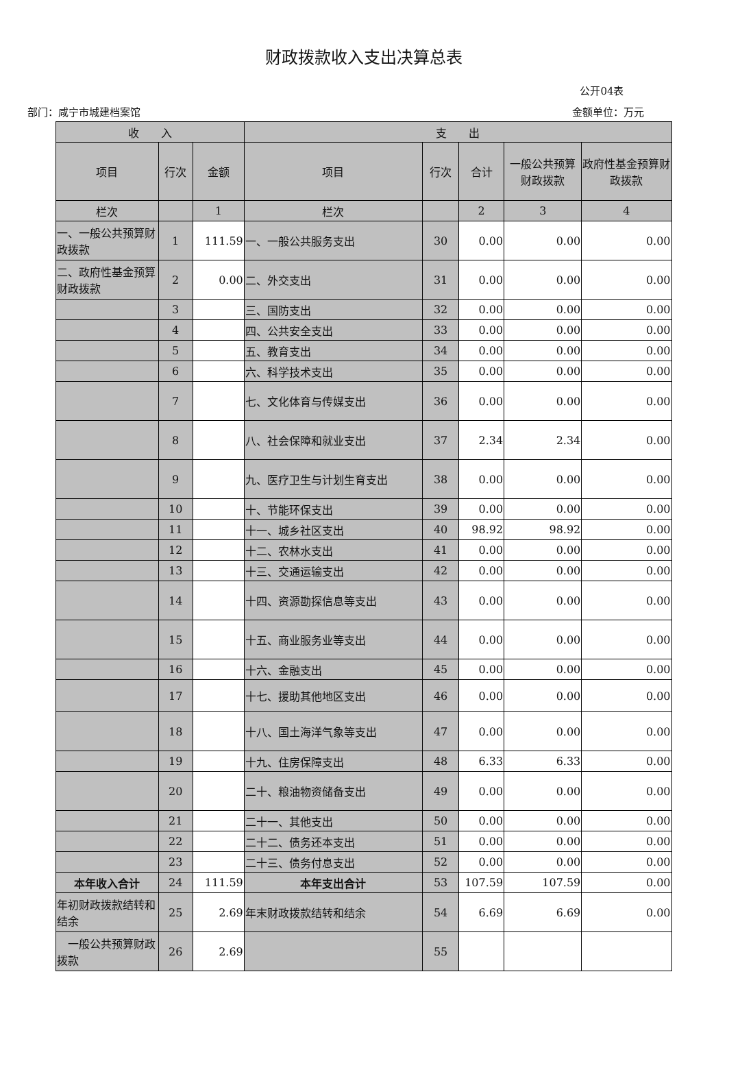财政拨款收入支出决算总表
公开04表
部门：咸宁市城建档案馆 金额单位：万元
| 收 入 | | | 支 出 | | | | |
| --- | --- | --- | --- | --- | --- | --- | --- |
| 项目 | 行次 | 金额 | 项目 | 行次 | 合计 | 一般公共预算财政拨款 | 政府性基金预算财政拨款 |
| 栏次 | | 1 | 栏次 | | 2 | 3 | 4 |
| 一、一般公共预算财政拨款 | 1 | 111.59 | 一、一般公共服务支出 | 30 | 0.00 | 0.00 | 0.00 |
| 二、政府性基金预算财政拨款 | 2 | 0.00 | 二、外交支出 | 31 | 0.00 | 0.00 | 0.00 |
| | 3 | | 三、国防支出 | 32 | 0.00 | 0.00 | 0.00 |
| | 4 | | 四、公共安全支出 | 33 | 0.00 | 0.00 | 0.00 |
| | 5 | | 五、教育支出 | 34 | 0.00 | 0.00 | 0.00 |
| | 6 | | 六、科学技术支出 | 35 | 0.00 | 0.00 | 0.00 |
| | 7 | | 七、文化体育与传媒支出 | 36 | 0.00 | 0.00 | 0.00 |
| | 8 | | 八、社会保障和就业支出 | 37 | 2.34 | 2.34 | 0.00 |
| | 9 | | 九、医疗卫生与计划生育支出 | 38 | 0.00 | 0.00 | 0.00 |
| | 10 | | 十、节能环保支出 | 39 | 0.00 | 0.00 | 0.00 |
| | 11 | | 十一、城乡社区支出 | 40 | 98.92 | 98.92 | 0.00 |
| | 12 | | 十二、农林水支出 | 41 | 0.00 | 0.00 | 0.00 |
| | 13 | | 十三、交通运输支出 | 42 | 0.00 | 0.00 | 0.00 |
| | 14 | | 十四、资源勘探信息等支出 | 43 | 0.00 | 0.00 | 0.00 |
| | 15 | | 十五、商业服务业等支出 | 44 | 0.00 | 0.00 | 0.00 |
| | 16 | | 十六、金融支出 | 45 | 0.00 | 0.00 | 0.00 |
| | 17 | | 十七、援助其他地区支出 | 46 | 0.00 | 0.00 | 0.00 |
| | 18 | | 十八、国土海洋气象等支出 | 47 | 0.00 | 0.00 | 0.00 |
| | 19 | | 十九、住房保障支出 | 48 | 6.33 | 6.33 | 0.00 |
| | 20 | | 二十、粮油物资储备支出 | 49 | 0.00 | 0.00 | 0.00 |
| | 21 | | 二十一、其他支出 | 50 | 0.00 | 0.00 | 0.00 |
| | 22 | | 二十二、债务还本支出 | 51 | 0.00 | 0.00 | 0.00 |
| | 23 | | 二十三、债务付息支出 | 52 | 0.00 | 0.00 | 0.00 |
| 本年收入合计 | 24 | 111.59 | 本年支出合计 | 53 | 107.59 | 107.59 | 0.00 |
| 年初财政拨款结转和结余 | 25 | 2.69 | 年末财政拨款结转和结余 | 54 | 6.69 | 6.69 | 0.00 |
| 一般公共预算财政拨款 | 26 | 2.69 | | 55 | | | |